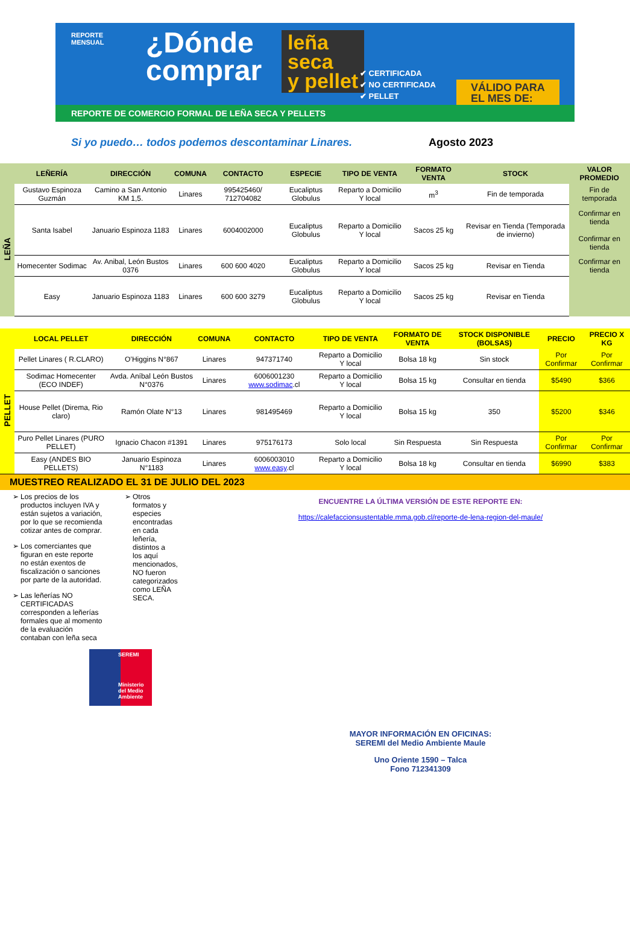REPORTE
MENSUAL
¿Dónde
comprar
leña
seca
y pellet
✔ CERTIFICADA
✔ NO CERTIFICADA
✔ PELLET
VÁLIDO PARA
EL MES DE:
REPORTE DE COMERCIO FORMAL DE LEÑA SECA Y PELLETS
Si yo puedo… todos podemos descontaminar Linares. Agosto 2023
| | LEÑERÍA | DIRECCIÓN | COMUNA | CONTACTO | ESPECIE | TIPO DE VENTA | FORMATO VENTA | STOCK | VALOR PROMEDIO |
| --- | --- | --- | --- | --- | --- | --- | --- | --- | --- |
| LEÑA | Gustavo Espinoza Guzmán | Camino a San Antonio KM 1,5. | Linares | 995425460/ 712704082 | Eucaliptus Globulus | Reparto a Domicilio Y local | m<sup>3</sup> | Fin de temporada | Fin de temporada |
| | Santa Isabel | Januario Espinoza 1183 | Linares | 6004002000 | Eucaliptus Globulus | Reparto a Domicilio Y local | Sacos 25 kg | Revisar en Tienda (Temporada de invierno) | Confirmar en tienda Confirmar en tienda |
| | Homecenter Sodimac | Av. Anibal, León Bustos 0376 | Linares | 600 600 4020 | Eucaliptus Globulus | Reparto a Domicilio Y local | Sacos 25 kg | Revisar en Tienda | Confirmar en tienda |
| | Easy | Januario Espinoza 1183 | Linares | 600 600 3279 | Eucaliptus Globulus | Reparto a Domicilio Y local | Sacos 25 kg | Revisar en Tienda | |
| | LOCAL PELLET | DIRECCIÓN | COMUNA | CONTACTO | TIPO DE VENTA | FORMATO DE VENTA | STOCK DISPONIBLE (BOLSAS) | PRECIO | PRECIO X KG |
| --- | --- | --- | --- | --- | --- | --- | --- | --- | --- |
| PELLET | Pellet Linares ( R.CLARO) | O’Higgins N°867 | Linares | 947371740 | Reparto a Domicilio Y local | Bolsa 18 kg | Sin stock | Por Confirmar | Por Confirmar |
| | Sodimac Homecenter (ECO INDEF) | Avda. Aníbal León Bustos N°0376 | Linares | 6006001230 www.sodimac .cl | Reparto a Domicilio Y local | Bolsa 15 kg | Consultar en tienda | $5490 | $366 |
| | House Pellet (Direma, Rio claro) | Ramón Olate N°13 | Linares | 981495469 | Reparto a Domicilio Y local | Bolsa 15 kg | 350 | $5200 | $346 |
| | Puro Pellet Linares (PURO PELLET) | Ignacio Chacon #1391 | Linares | 975176173 | Solo local | Sin Respuesta | Sin Respuesta | Por Confirmar | Por Confirmar |
| | Easy (ANDES BIO PELLETS) | Januario Espinoza N°1183 | Linares | 6006003010 www.easy .cl | Reparto a Domicilio Y local | Bolsa 18 kg | Consultar en tienda | $6990 | $383 |
MUESTREO REALIZADO EL 31 DE JULIO DEL 2023
Los precios de los productos incluyen IVA y están sujetos a variación, por lo que se recomienda cotizar antes de comprar.
Los comerciantes que figuran en este reporte no están exentos de fiscalización o sanciones por parte de la autoridad.
Las leñerías NO CERTIFICADAS corresponden a leñerías formales que al momento de la evaluación contaban con leña seca
SEREMI
Ministerio del Medio Ambiente
Otros formatos y especies encontradas en cada leñería, distintos a los aquí mencionados, NO fueron categorizados como LEÑA SECA.
ENCUENTRE LA ÚLTIMA VERSIÓN DE ESTE REPORTE EN:
https://calefaccionsustentable.mma.gob.cl/reporte-de-lena-region-del-maule/
MAYOR INFORMACIÓN EN OFICINAS:
SEREMI del Medio Ambiente Maule
Uno Oriente 1590 – Talca
Fono 712341309